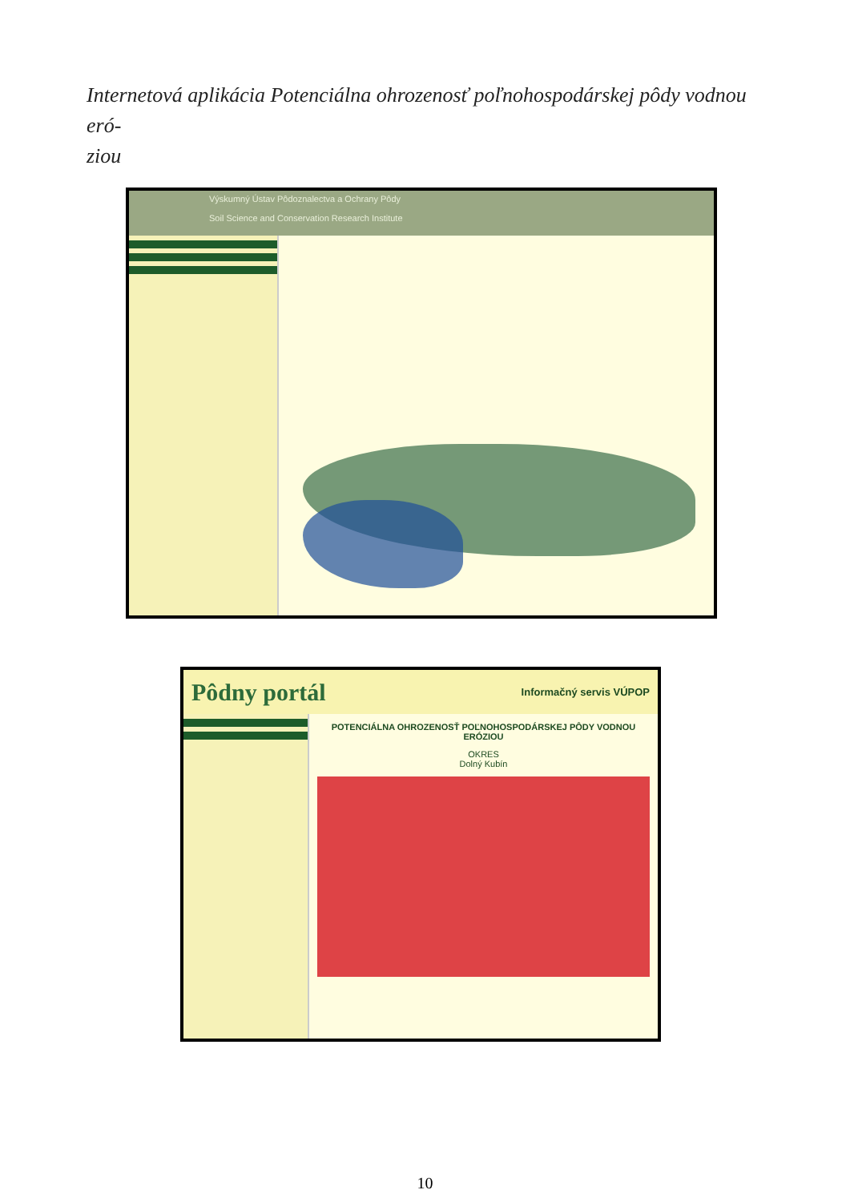Internetová aplikácia Potenciálna ohrozenosť poľnohospodárskej pôdy vodnou eró-
ziou
Výskumný Ústav Pôdoznalectva a Ochrany Pôdy
Soil Science and Conservation Research Institute
Pôdny portál Informačný servis VÚPOP
POTENCIÁLNA OHROZENOSŤ POĽNOHOSPODÁRSKEJ PÔDY VODNOU ERÓZIOU
OKRES
Dolný Kubín
10